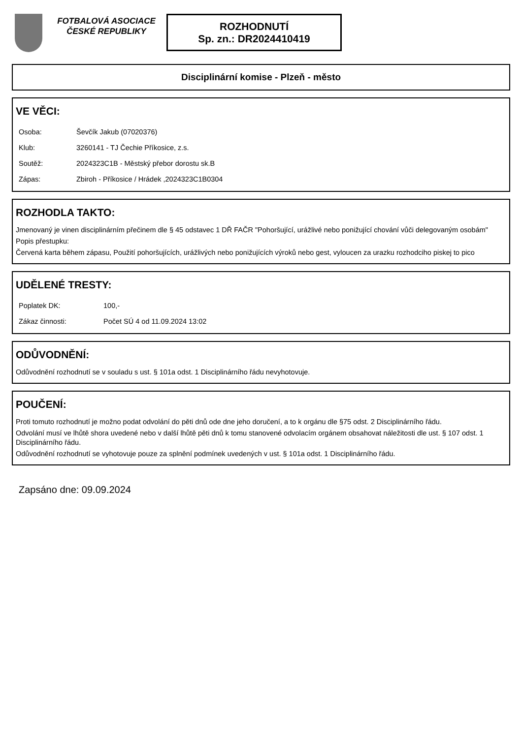FOTBALOVÁ ASOCIACE ČESKÉ REPUBLIKY
ROZHODNUTÍ
Sp. zn.: DR2024410419
Disciplinární komise - Plzeň - město
VE VĚCI:
| Osoba: | Ševčík Jakub (07020376) |
| Klub: | 3260141 - TJ Čechie Příkosice, z.s. |
| Soutěž: | 2024323C1B - Městský přebor dorostu sk.B |
| Zápas: | Zbiroh - Příkosice / Hrádek ,2024323C1B0304 |
ROZHODLA TAKTO:
Jmenovaný je vinen disciplinárním přečinem dle § 45 odstavec 1 DŘ FAČR "Pohoršující, urážlivé nebo ponižující chování vůči delegovaným osobám"
Popis přestupku:
Červená karta během zápasu, Použití pohoršujících, urážlivých nebo ponižujících výroků nebo gest, vyloucen za urazku rozhodciho piskej to pico
UDĚLENÉ TRESTY:
| Poplatek DK: | 100,- |
| Zákaz činnosti: | Počet SÚ 4 od 11.09.2024 13:02 |
ODŮVODNĚNÍ:
Odůvodnění rozhodnutí se v souladu s ust. § 101a odst. 1 Disciplinárního řádu nevyhotovuje.
POUČENÍ:
Proti tomuto rozhodnutí je možno podat odvolání do pěti dnů ode dne jeho doručení, a to k orgánu dle §75 odst. 2 Disciplinárního řádu.
Odvolání musí ve lhůtě shora uvedené nebo v další lhůtě pěti dnů k tomu stanovené odvolacím orgánem obsahovat náležitosti dle ust. § 107 odst. 1 Disciplinárního řádu.
Odůvodnění rozhodnutí se vyhotovuje pouze za splnění podmínek uvedených v ust. § 101a odst. 1 Disciplinárního řádu.
Zapsáno dne: 09.09.2024